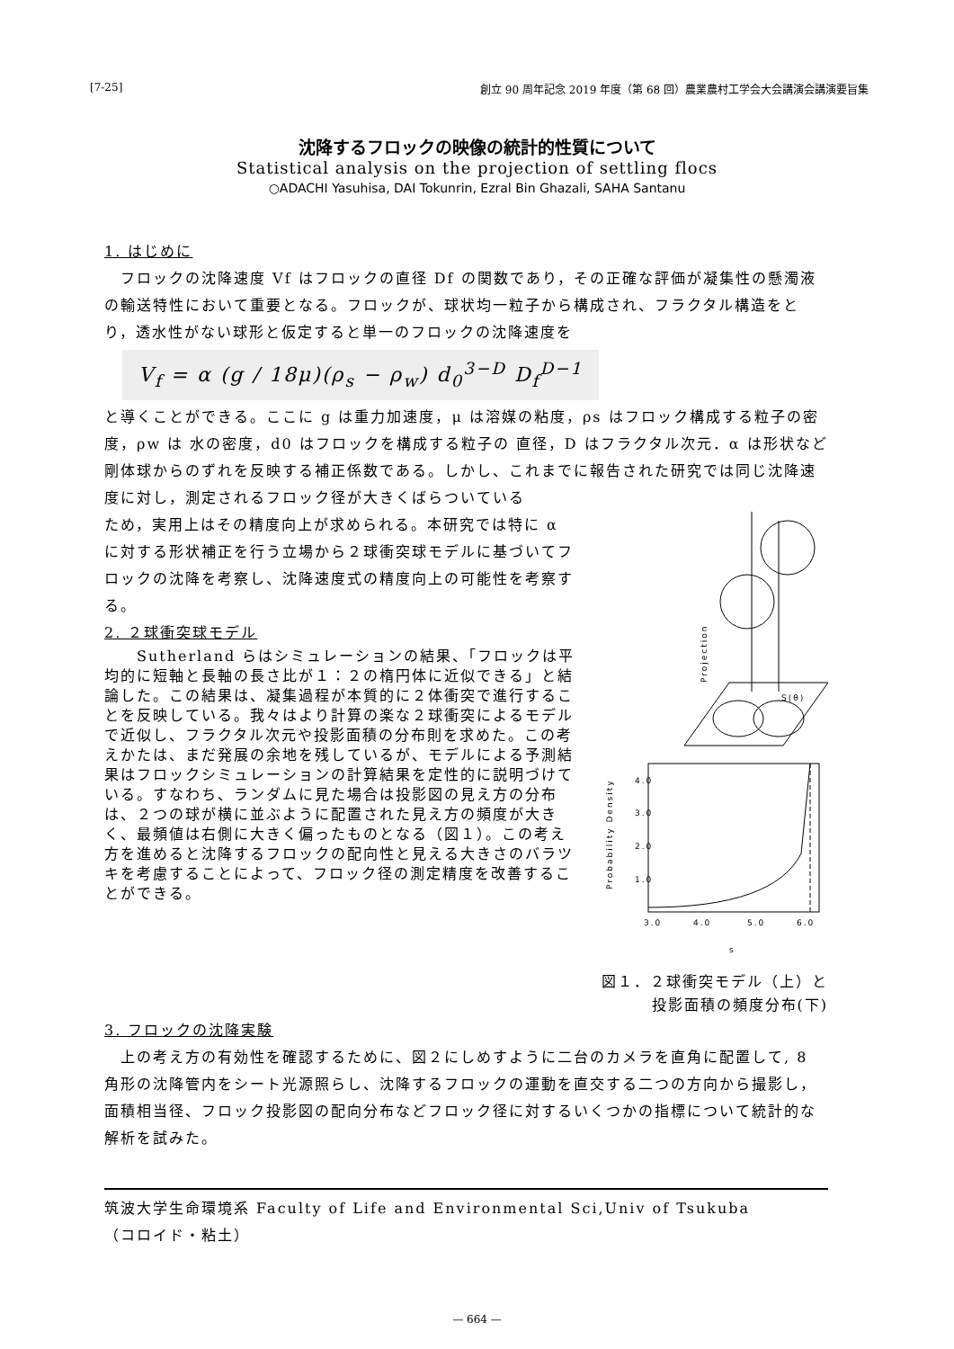[7-25] 創立 90 周年記念 2019 年度（第 68 回）農業農村工学会大会講演会講演要旨集
沈降するフロックの映像の統計的性質について
Statistical analysis on the projection of settling flocs
○ADACHI Yasuhisa, DAI Tokunrin, Ezral Bin Ghazali, SAHA Santanu
1. はじめに
　フロックの沈降速度 Vf はフロックの直径 Df の関数であり，その正確な評価が凝集性の懸濁液の輸送特性において重要となる。フロックが、球状均一粒子から構成され、フラクタル構造をとり，透水性がない球形と仮定すると単一のフロックの沈降速度を
V<sub>f</sub> = α (g / 18μ)(ρ<sub>s</sub> − ρ<sub>w</sub>) d<sub>0</sub><sup>3−D</sup> D<sub>f</sub><sup>D−1</sup>
と導くことができる。ここに g は重力加速度，μ は溶媒の粘度，ρs はフロック構成する粒子の密度，ρw は 水の密度，d0 はフロックを構成する粒子の 直径，D はフラクタル次元．α は形状など剛体球からのずれを反映する補正係数である。しかし、これまでに報告された研究では同じ沈降速度に対し，測定されるフロック径が大きくばらついている
ため，実用上はその精度向上が求められる。本研究では特に α に対する形状補正を行う立場から２球衝突球モデルに基づいてフロックの沈降を考察し、沈降速度式の精度向上の可能性を考察する。
2. ２球衝突球モデル
　　Sutherland らはシミュレーションの結果、「フロックは平均的に短軸と長軸の長さ比が１：２の楕円体に近似できる」と結論した。この結果は、凝集過程が本質的に２体衝突で進行することを反映している。我々はより計算の楽な２球衝突によるモデルで近似し、フラクタル次元や投影面積の分布則を求めた。この考えかたは、まだ発展の余地を残しているが、モデルによる予測結果はフロックシミュレーションの計算結果を定性的に説明づけている。すなわち、ランダムに見た場合は投影図の見え方の分布は、２つの球が横に並ぶように配置された見え方の頻度が大きく、最頻値は右側に大きく偏ったものとなる（図１）。この考え方を進めると沈降するフロックの配向性と見える大きさのバラツキを考慮することによって、フロック径の測定精度を改善することができる。
S(θ)
Projection
4.0
3.0
2.0
1.0
3.0
4.0
5.0
6.0
s
Probability Density
図１．２球衝突モデル（上）と
投影面積の頻度分布(下)
3. フロックの沈降実験
　上の考え方の有効性を確認するために、図２にしめすように二台のカメラを直角に配置して, 8 角形の沈降管内をシート光源照らし、沈降するフロックの運動を直交する二つの方向から撮影し，面積相当径、フロック投影図の配向分布などフロック径に対するいくつかの指標について統計的な解析を試みた。
筑波大学生命環境系 Faculty of Life and Environmental Sci,Univ of Tsukuba
（コロイド・粘土）
— 664 —